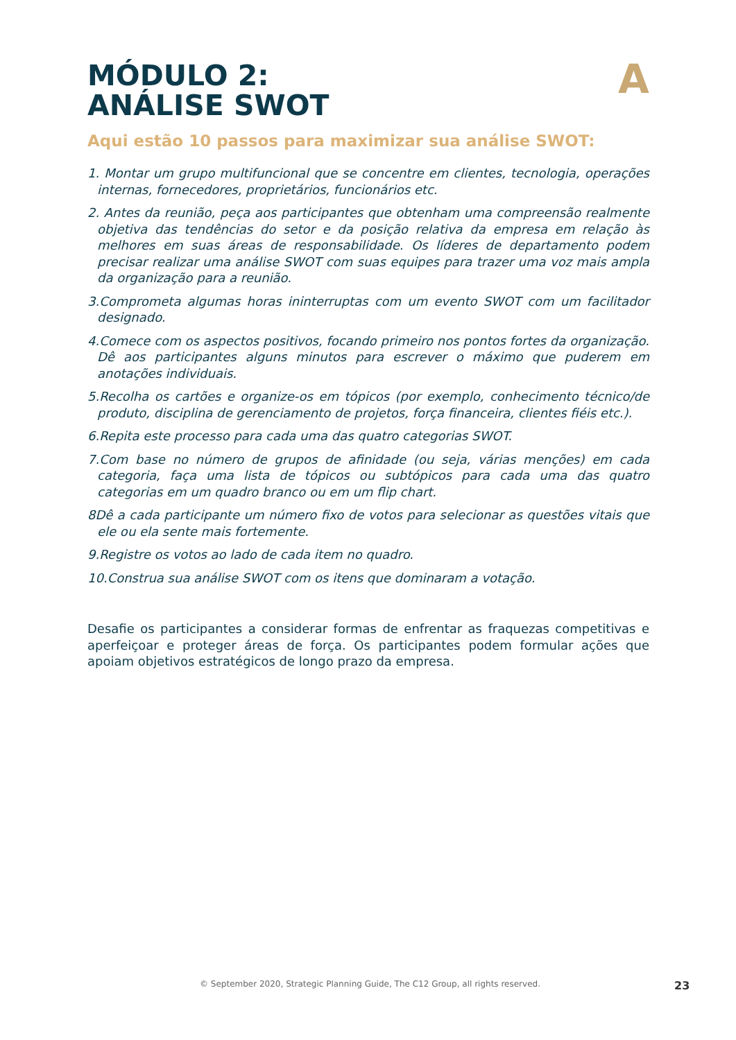A
MÓDULO 2:
ANÁLISE SWOT
Aqui estão 10 passos para maximizar sua análise SWOT:
1. Montar um grupo multifuncional que se concentre em clientes, tecnologia, operações internas, fornecedores, proprietários, funcionários etc.
2. Antes da reunião, peça aos participantes que obtenham uma compreensão realmente objetiva das tendências do setor e da posição relativa da empresa em relação às melhores em suas áreas de responsabilidade. Os líderes de departamento podem precisar realizar uma análise SWOT com suas equipes para trazer uma voz mais ampla da organização para a reunião.
3.Comprometa algumas horas ininterruptas com um evento SWOT com um facilitador designado.
4.Comece com os aspectos positivos, focando primeiro nos pontos fortes da organização. Dê aos participantes alguns minutos para escrever o máximo que puderem em anotações individuais.
5.Recolha os cartões e organize-os em tópicos (por exemplo, conhecimento técnico/de produto, disciplina de gerenciamento de projetos, força financeira, clientes fiéis etc.).
6.Repita este processo para cada uma das quatro categorias SWOT.
7.Com base no número de grupos de afinidade (ou seja, várias menções) em cada categoria, faça uma lista de tópicos ou subtópicos para cada uma das quatro categorias em um quadro branco ou em um flip chart.
8Dê a cada participante um número fixo de votos para selecionar as questões vitais que ele ou ela sente mais fortemente.
9.Registre os votos ao lado de cada item no quadro.
10.Construa sua análise SWOT com os itens que dominaram a votação.
Desafie os participantes a considerar formas de enfrentar as fraquezas competitivas e aperfeiçoar e proteger áreas de força. Os participantes podem formular ações que apoiam objetivos estratégicos de longo prazo da empresa.
© September 2020, Strategic Planning Guide, The C12 Group, all rights reserved. 23